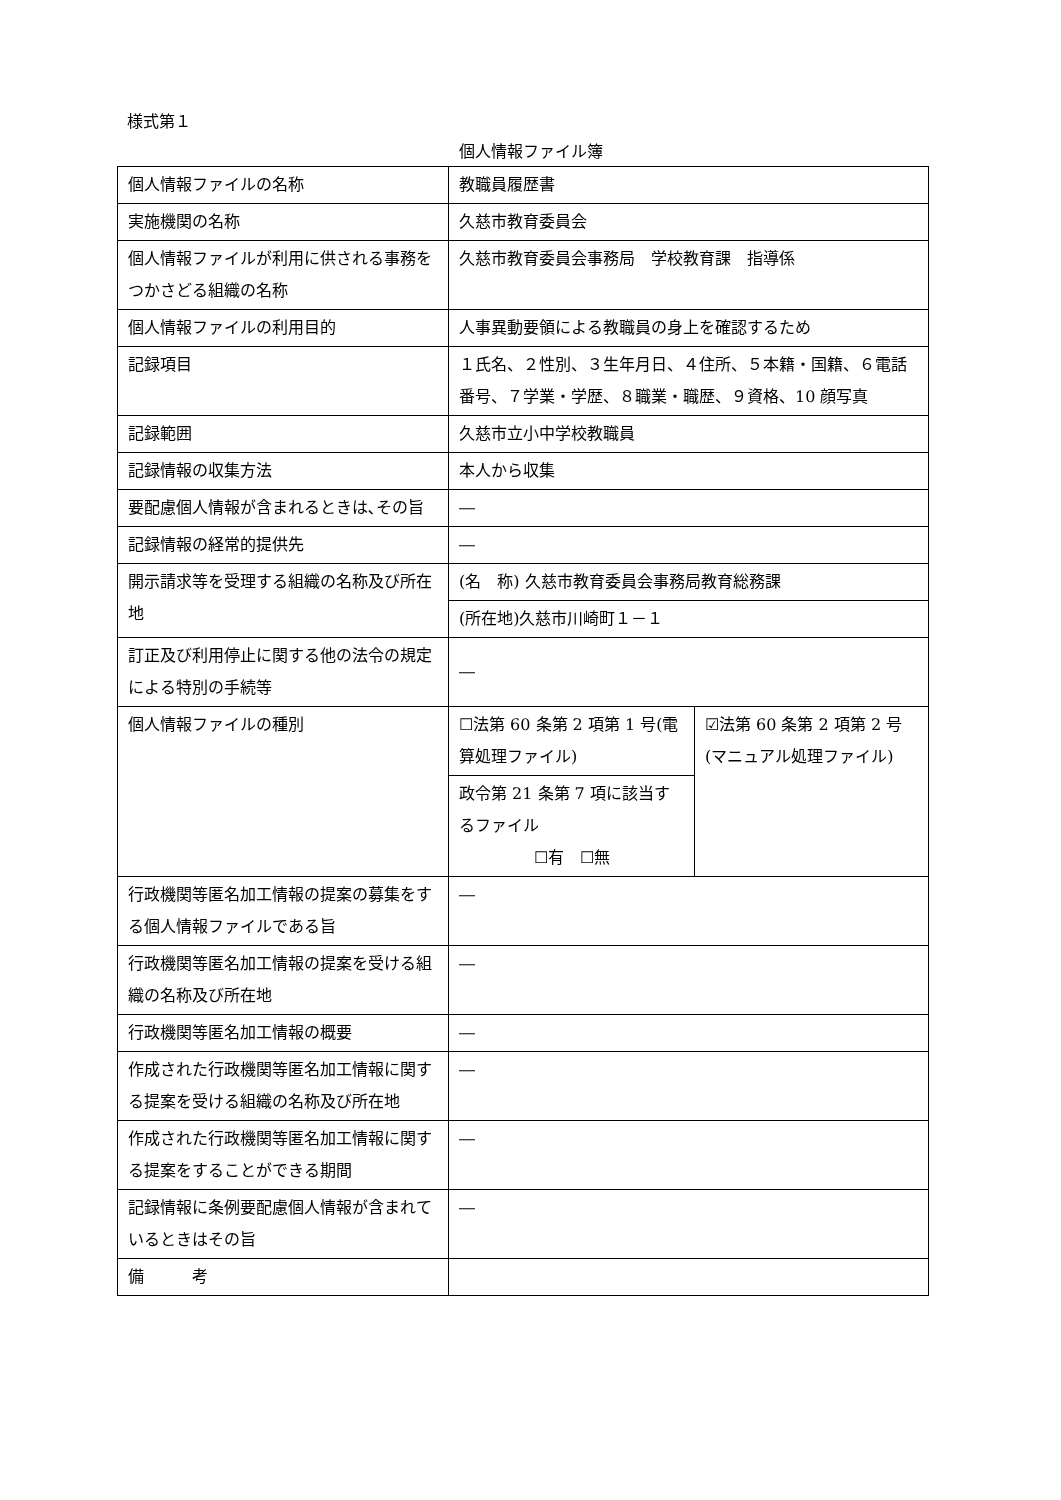様式第１
個人情報ファイル簿
| 個人情報ファイルの名称 | 教職員履歴書 | |
| 実施機関の名称 | 久慈市教育委員会 | |
| 個人情報ファイルが利用に供される事務をつかさどる組織の名称 | 久慈市教育委員会事務局 学校教育課 指導係 | |
| 個人情報ファイルの利用目的 | 人事異動要領による教職員の身上を確認するため | |
| 記録項目 | １氏名、２性別、３生年月日、４住所、５本籍・国籍、６電話番号、７学業・学歴、８職業・職歴、９資格、10 顔写真 | |
| 記録範囲 | 久慈市立小中学校教職員 | |
| 記録情報の収集方法 | 本人から収集 | |
| 要配慮個人情報が含まれるときは､その旨 | ― | |
| 記録情報の経常的提供先 | ― | |
| 開示請求等を受理する組織の名称及び所在地 | (名 称) 久慈市教育委員会事務局教育総務課 | |
| | (所在地)久慈市川崎町１－１ | |
| 訂正及び利用停止に関する他の法令の規定による特別の手続等 | ― | |
| 個人情報ファイルの種別 | ☐法第 60 条第 2 項第 1 号(電算処理ファイル) | ☑法第 60 条第 2 項第 2 号(マニュアル処理ファイル) |
| | 政令第 21 条第 7 項に該当するファイル ☐有 ☐無 | |
| 行政機関等匿名加工情報の提案の募集をする個人情報ファイルである旨 | ― | |
| 行政機関等匿名加工情報の提案を受ける組織の名称及び所在地 | ― | |
| 行政機関等匿名加工情報の概要 | ― | |
| 作成された行政機関等匿名加工情報に関する提案を受ける組織の名称及び所在地 | ― | |
| 作成された行政機関等匿名加工情報に関する提案をすることができる期間 | ― | |
| 記録情報に条例要配慮個人情報が含まれているときはその旨 | ― | |
| 備 考 | | |